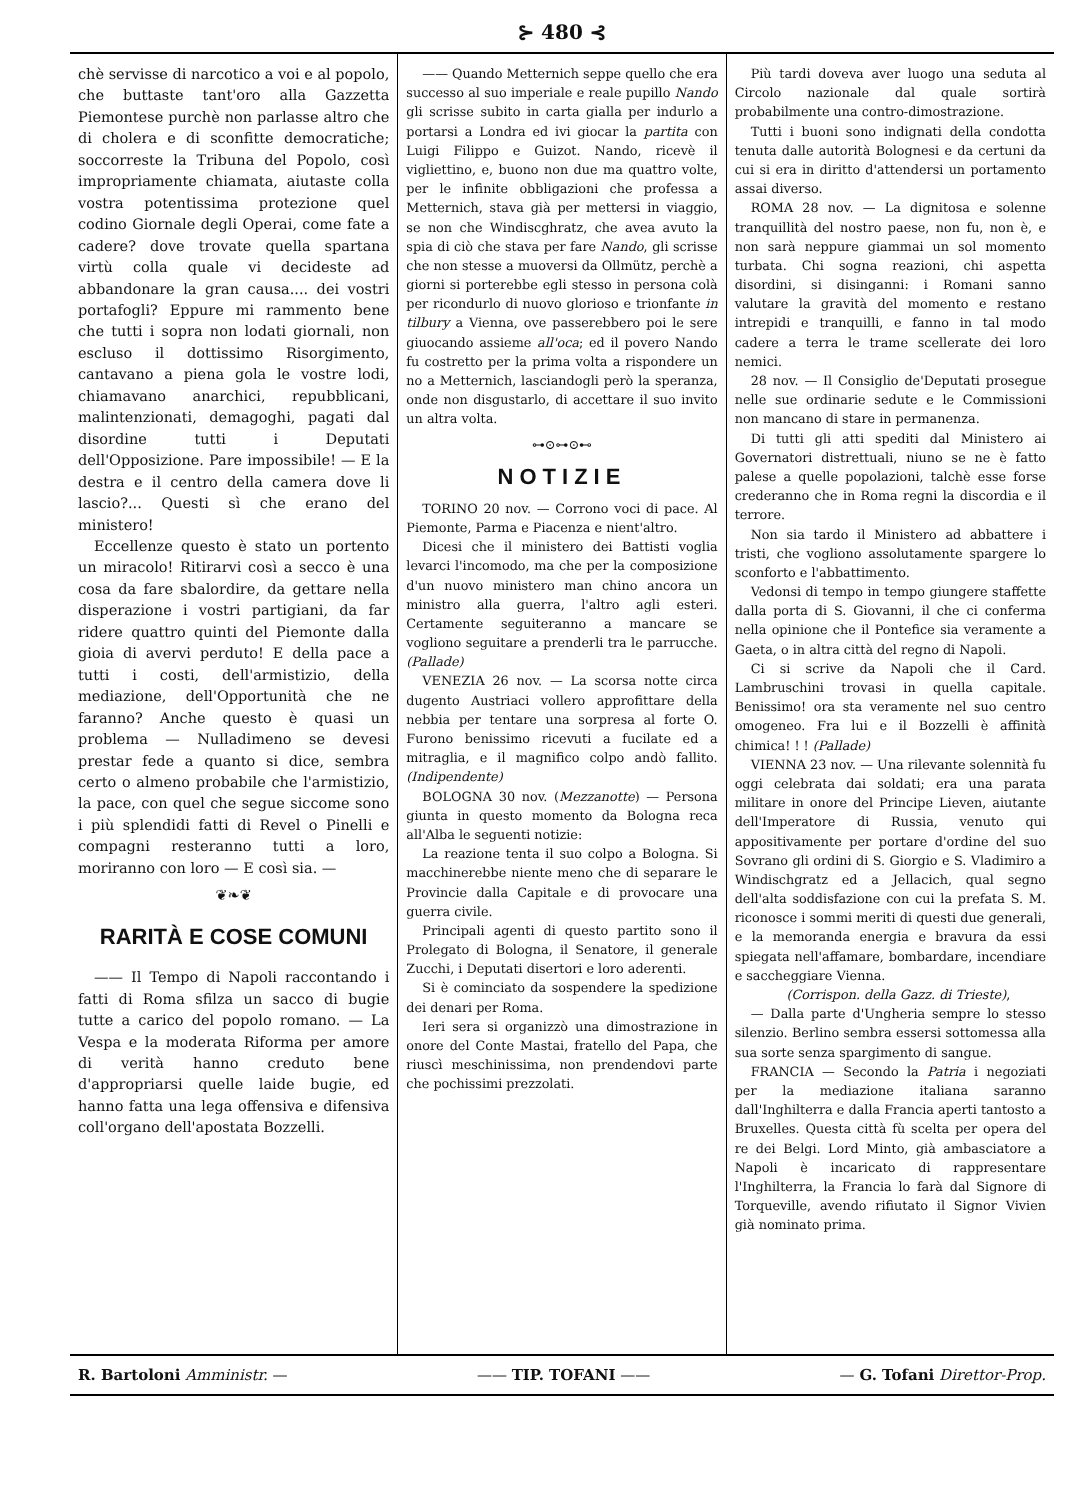⊱ 480 ⊰
chè servisse di narcotico a voi e al popolo, che buttaste tant'oro alla Gazzetta Piemontese purchè non parlasse altro che di cholera e di sconfitte democratiche; soccorreste la Tribuna del Popolo, così impropriamente chiamata, aiutaste colla vostra potentissima protezione quel codino Giornale degli Operai, come fate a cadere? dove trovate quella spartana virtù colla quale vi decideste ad abbandonare la gran causa.... dei vostri portafogli? Eppure mi rammento bene che tutti i sopra non lodati giornali, non escluso il dottissimo Risorgimento, cantavano a piena gola le vostre lodi, chiamavano anarchici, repubblicani, malintenzionati, demagoghi, pagati dal disordine tutti i Deputati dell'Opposizione. Pare impossibile! — E la destra e il centro della camera dove li lascio?... Questi sì che erano del ministero!
Eccellenze questo è stato un portento un miracolo! Ritirarvi così a secco è una cosa da fare sbalordire, da gettare nella disperazione i vostri partigiani, da far ridere quattro quinti del Piemonte dalla gioia di avervi perduto! E della pace a tutti i costi, dell'armistizio, della mediazione, dell'Opportunità che ne faranno? Anche questo è quasi un problema — Nulladimeno se devesi prestar fede a quanto si dice, sembra certo o almeno probabile che l'armistizio, la pace, con quel che segue siccome sono i più splendidi fatti di Revel o Pinelli e compagni resteranno tutti a loro, moriranno con loro — E così sia. —
❦❧❦
RARITÀ E COSE COMUNI
—— Il Tempo di Napoli raccontando i fatti di Roma sfilza un sacco di bugie tutte a carico del popolo romano. — La Vespa e la moderata Riforma per amore di verità hanno creduto bene d'appropriarsi quelle laide bugie, ed hanno fatta una lega offensiva e difensiva coll'organo dell'apostata Bozzelli.
—— Quando Metternich seppe quello che era successo al suo imperiale e reale pupillo Nando gli scrisse subito in carta gialla per indurlo a portarsi a Londra ed ivi giocar la partita con Luigi Filippo e Guizot. Nando, ricevè il vigliettino, e, buono non due ma quattro volte, per le infinite obbligazioni che professa a Metternich, stava già per mettersi in viaggio, se non che Windiscghratz, che avea avuto la spia di ciò che stava per fare Nando, gli scrisse che non stesse a muoversi da Ollmütz, perchè a giorni si porterebbe egli stesso in persona colà per ricondurlo di nuovo glorioso e trionfante in tilbury a Vienna, ove passerebbero poi le sere giuocando assieme all'oca; ed il povero Nando fu costretto per la prima volta a rispondere un no a Metternich, lasciandogli però la speranza, onde non disgustarlo, di accettare il suo invito un altra volta.
⊶⊙⊶⊙⊷
NOTIZIE
TORINO 20 nov. — Corrono voci di pace. Al Piemonte, Parma e Piacenza e nient'altro.
Dicesi che il ministero dei Battisti voglia levarci l'incomodo, ma che per la composizione d'un nuovo ministero man chino ancora un ministro alla guerra, l'altro agli esteri. Certamente seguiteranno a mancare se vogliono seguitare a prenderli tra le parrucche. (Pallade)
VENEZIA 26 nov. — La scorsa notte circa dugento Austriaci vollero approfittare della nebbia per tentare una sorpresa al forte O. Furono benissimo ricevuti a fucilate ed a mitraglia, e il magnifico colpo andò fallito. (Indipendente)
BOLOGNA 30 nov. (Mezzanotte) — Persona giunta in questo momento da Bologna reca all'Alba le seguenti notizie:
La reazione tenta il suo colpo a Bologna. Si macchinerebbe niente meno che di separare le Provincie dalla Capitale e di provocare una guerra civile.
Principali agenti di questo partito sono il Prolegato di Bologna, il Senatore, il generale Zucchi, i Deputati disertori e loro aderenti.
Si è cominciato da sospendere la spedizione dei denari per Roma.
Ieri sera si organizzò una dimostrazione in onore del Conte Mastai, fratello del Papa, che riuscì meschinissima, non prendendovi parte che pochissimi prezzolati.
Più tardi doveva aver luogo una seduta al Circolo nazionale dal quale sortirà probabilmente una contro-dimostrazione.
Tutti i buoni sono indignati della condotta tenuta dalle autorità Bolognesi e da certuni da cui si era in diritto d'attendersi un portamento assai diverso.
ROMA 28 nov. — La dignitosa e solenne tranquillità del nostro paese, non fu, non è, e non sarà neppure giammai un sol momento turbata. Chi sogna reazioni, chi aspetta disordini, si disinganni: i Romani sanno valutare la gravità del momento e restano intrepidi e tranquilli, e fanno in tal modo cadere a terra le trame scellerate dei loro nemici.
28 nov. — Il Consiglio de'Deputati prosegue nelle sue ordinarie sedute e le Commissioni non mancano di stare in permanenza.
Di tutti gli atti spediti dal Ministero ai Governatori distrettuali, niuno se ne è fatto palese a quelle popolazioni, talchè esse forse crederanno che in Roma regni la discordia e il terrore.
Non sia tardo il Ministero ad abbattere i tristi, che vogliono assolutamente spargere lo sconforto e l'abbattimento.
Vedonsi di tempo in tempo giungere staffette dalla porta di S. Giovanni, il che ci conferma nella opinione che il Pontefice sia veramente a Gaeta, o in altra città del regno di Napoli.
Ci si scrive da Napoli che il Card. Lambruschini trovasi in quella capitale. Benissimo! ora sta veramente nel suo centro omogeneo. Fra lui e il Bozzelli è affinità chimica! ! ! (Pallade)
VIENNA 23 nov. — Una rilevante solennità fu oggi celebrata dai soldati; era una parata militare in onore del Principe Lieven, aiutante dell'Imperatore di Russia, venuto qui appositivamente per portare d'ordine del suo Sovrano gli ordini di S. Giorgio e S. Vladimiro a Windischgratz ed a Jellacich, qual segno dell'alta soddisfazione con cui la prefata S. M. riconosce i sommi meriti di questi due generali, e la memoranda energia e bravura da essi spiegata nell'affamare, bombardare, incendiare e saccheggiare Vienna.
(Corrispon. della Gazz. di Trieste),
— Dalla parte d'Ungheria sempre lo stesso silenzio. Berlino sembra essersi sottomessa alla sua sorte senza spargimento di sangue.
FRANCIA — Secondo la Patria i negoziati per la mediazione italiana saranno dall'Inghilterra e dalla Francia aperti tantosto a Bruxelles. Questa città fù scelta per opera del re dei Belgi. Lord Minto, già ambasciatore a Napoli è incaricato di rappresentare l'Inghilterra, la Francia lo farà dal Signore di Torqueville, avendo rifiutato il Signor Vivien già nominato prima.
R. Bartoloni Amministr. — —— TIP. TOFANI —— — G. Tofani Direttor-Prop.